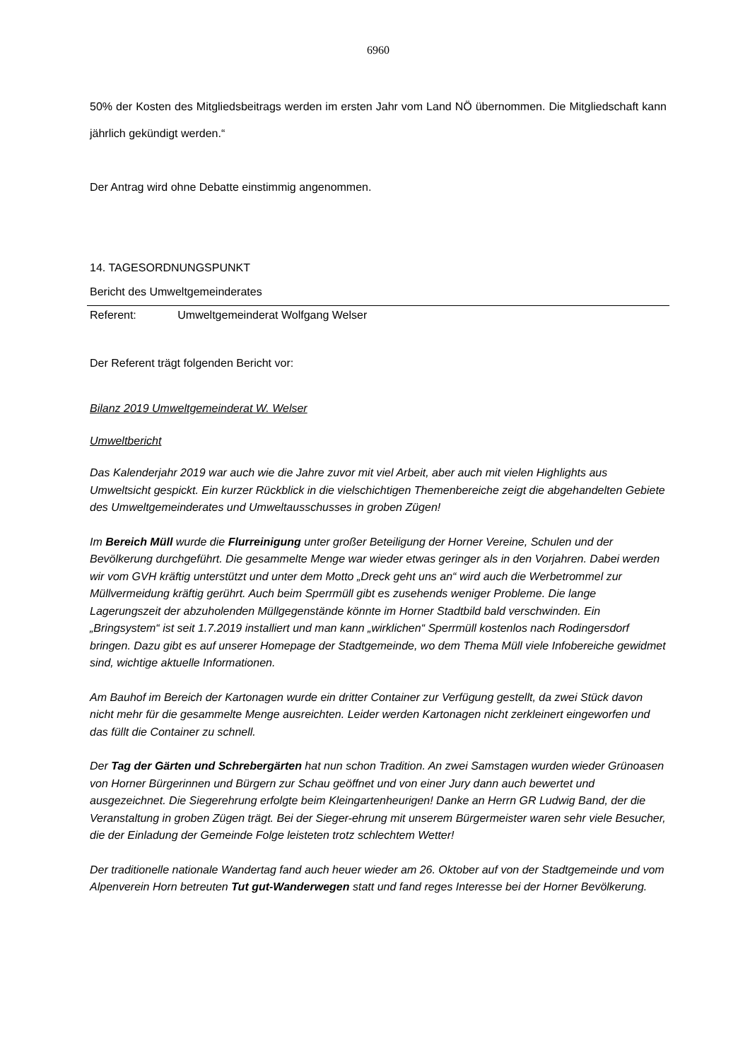6960
50% der Kosten des Mitgliedsbeitrags werden im ersten Jahr vom Land NÖ übernommen. Die Mitgliedschaft kann jährlich gekündigt werden.“
Der Antrag wird ohne Debatte einstimmig angenommen.
14. TAGESORDNUNGSPUNKT
Bericht des Umweltgemeinderates
Referent: Umweltgemeinderat Wolfgang Welser
Der Referent trägt folgenden Bericht vor:
Bilanz 2019 Umweltgemeinderat W. Welser
Umweltbericht
Das Kalenderjahr 2019 war auch wie die Jahre zuvor mit viel Arbeit, aber auch mit vielen Highlights aus Umweltsicht gespickt. Ein kurzer Rückblick in die vielschichtigen Themenbereiche zeigt die abgehandelten Gebiete des Umweltgemeinderates und Umweltausschusses in groben Zügen!
Im Bereich Müll wurde die Flurreinigung unter großer Beteiligung der Horner Vereine, Schulen und der Bevölkerung durchgeführt. Die gesammelte Menge war wieder etwas geringer als in den Vorjahren. Dabei werden wir vom GVH kräftig unterstützt und unter dem Motto „Dreck geht uns an“ wird auch die Werbetrommel zur Müllvermeidung kräftig gerührt. Auch beim Sperrmüll gibt es zusehends weniger Probleme. Die lange Lagerungszeit der abzuholenden Müllgegenstände könnte im Horner Stadtbild bald verschwinden. Ein „Bringsystem“ ist seit 1.7.2019 installiert und man kann „wirklichen“ Sperrmüll kostenlos nach Rodingersdorf bringen. Dazu gibt es auf unserer Homepage der Stadtgemeinde, wo dem Thema Müll viele Infobereiche gewidmet sind, wichtige aktuelle Informationen.
Am Bauhof im Bereich der Kartonagen wurde ein dritter Container zur Verfügung gestellt, da zwei Stück davon nicht mehr für die gesammelte Menge ausreichten. Leider werden Kartonagen nicht zerkleinert eingeworfen und das füllt die Container zu schnell.
Der Tag der Gärten und Schrebergärten hat nun schon Tradition. An zwei Samstagen wurden wieder Grünoasen von Horner Bürgerinnen und Bürgern zur Schau geöffnet und von einer Jury dann auch bewertet und ausgezeichnet. Die Siegerehrung erfolgte beim Kleingartenheurigen! Danke an Herrn GR Ludwig Band, der die Veranstaltung in groben Zügen trägt. Bei der Sieger-ehrung mit unserem Bürgermeister waren sehr viele Besucher, die der Einladung der Gemeinde Folge leisteten trotz schlechtem Wetter!
Der traditionelle nationale Wandertag fand auch heuer wieder am 26. Oktober auf von der Stadtgemeinde und vom Alpenverein Horn betreuten Tut gut-Wanderwegen statt und fand reges Interesse bei der Horner Bevölkerung.